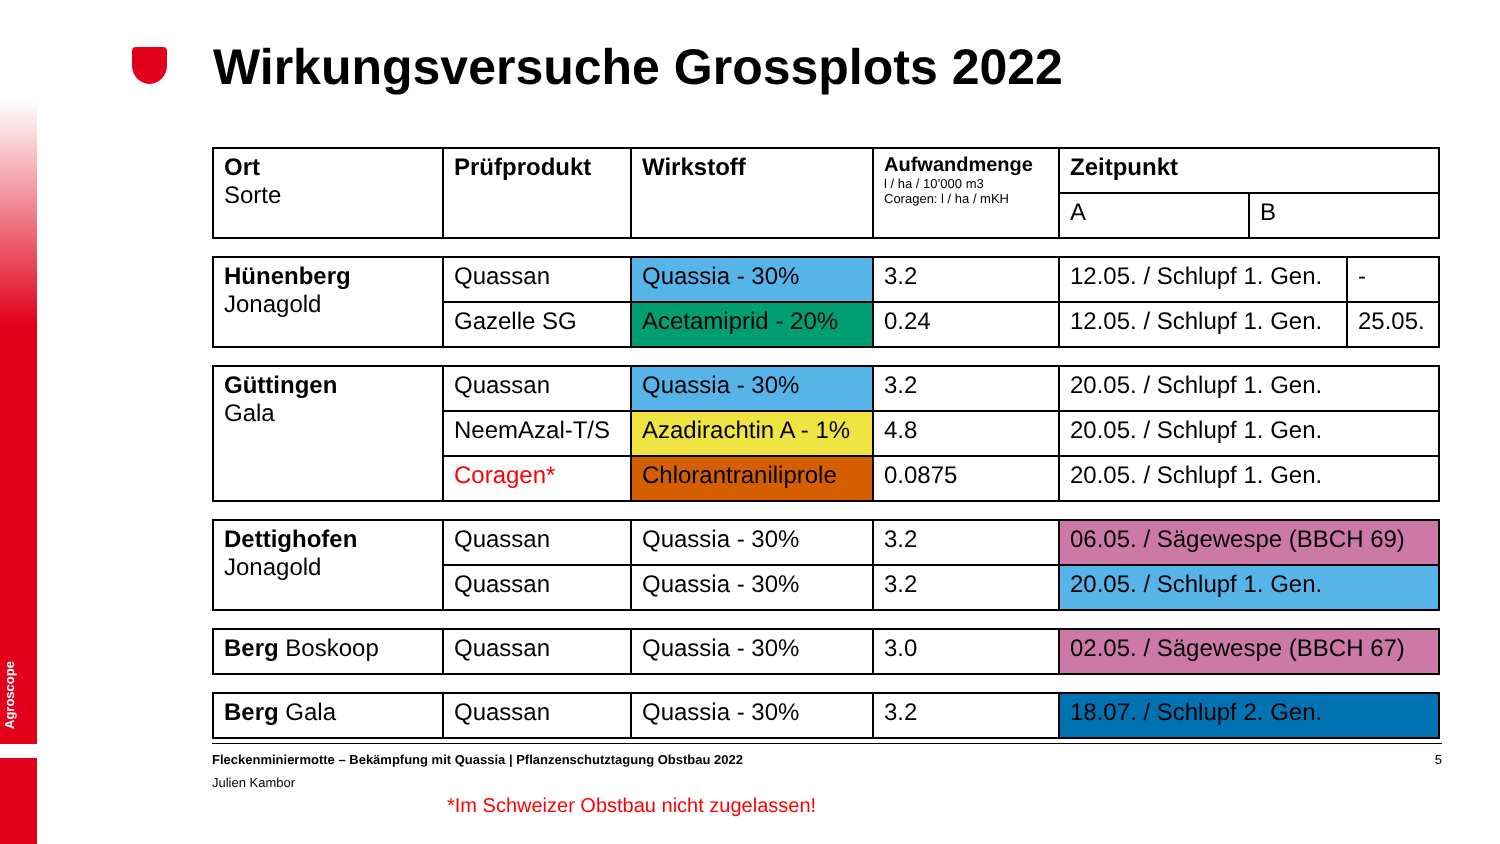Agroscope
Wirkungsversuche Grossplots 2022
| Ort Sorte | Prüfprodukt | Wirkstoff | Aufwandmenge l / ha / 10’000 m3 Coragen: l / ha / mKH | Zeitpunkt | |
| | | | | A | B |
| Hünenberg Jonagold | Quassan | Quassia - 30% | 3.2 | 12.05. / Schlupf 1. Gen. | - |
| | Gazelle SG | Acetamiprid - 20% | 0.24 | 12.05. / Schlupf 1. Gen. | 25.05. |
| Güttingen Gala | Quassan | Quassia - 30% | 3.2 | 20.05. / Schlupf 1. Gen. |
| | NeemAzal-T/S | Azadirachtin A - 1% | 4.8 | 20.05. / Schlupf 1. Gen. |
| | Coragen* | Chlorantraniliprole | 0.0875 | 20.05. / Schlupf 1. Gen. |
| Dettighofen Jonagold | Quassan | Quassia - 30% | 3.2 | 06.05. / Sägewespe (BBCH 69) |
| | Quassan | Quassia - 30% | 3.2 | 20.05. / Schlupf 1. Gen. |
| Berg Boskoop | Quassan | Quassia - 30% | 3.0 | 02.05. / Sägewespe (BBCH 67) |
| Berg Gala | Quassan | Quassia - 30% | 3.2 | 18.07. / Schlupf 2. Gen. |
Fleckenminiermotte – Bekämpfung mit Quassia | Pflanzenschutztagung Obstbau 2022 5
Julien Kambor
*Im Schweizer Obstbau nicht zugelassen!